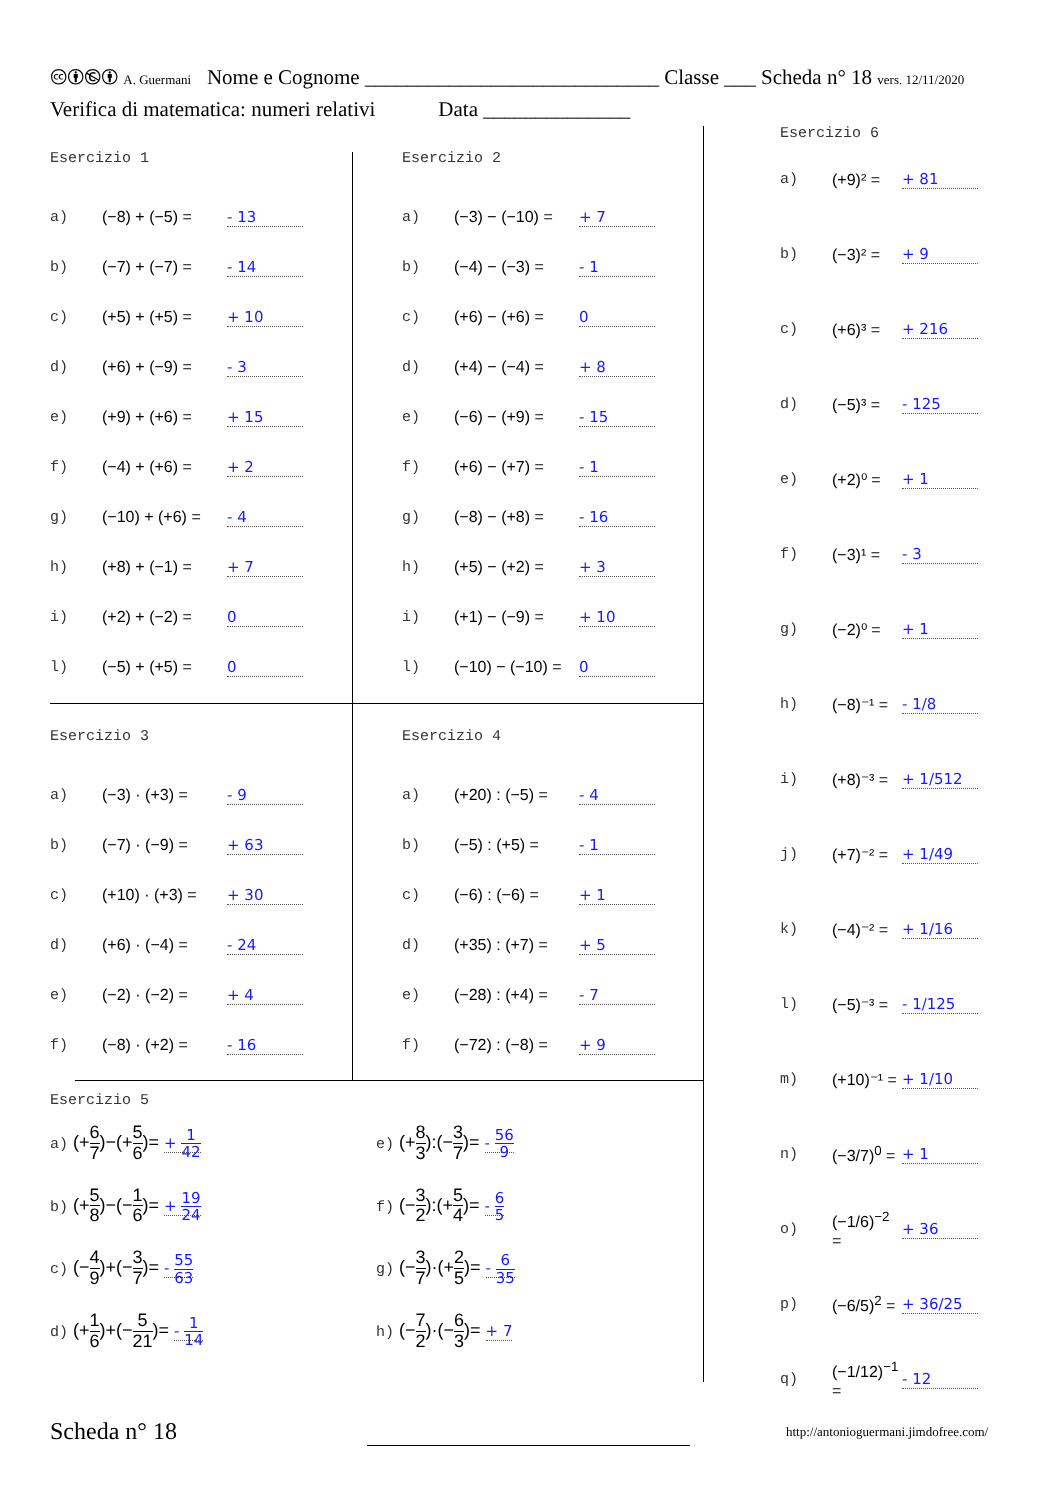🅭🅯🅮🅯 A. Guermani Nome e Cognome ____________________________ Classe ___ Scheda n° 18 vers. 12/11/2020
Verifica di matematica: numeri relativi Data ______________
Esercizio 1
a) (−8) + (−5) = - 13
b) (−7) + (−7) = - 14
c) (+5) + (+5) = + 10
d) (+6) + (−9) = - 3
e) (+9) + (+6) = + 15
f) (−4) + (+6) = + 2
g) (−10) + (+6) = - 4
h) (+8) + (−1) = + 7
i) (+2) + (−2) = 0
l) (−5) + (+5) = 0
Esercizio 2
a) (−3) − (−10) = + 7
b) (−4) − (−3) = - 1
c) (+6) − (+6) = 0
d) (+4) − (−4) = + 8
e) (−6) − (+9) = - 15
f) (+6) − (+7) = - 1
g) (−8) − (+8) = - 16
h) (+5) − (+2) = + 3
i) (+1) − (−9) = + 10
l) (−10) − (−10) = 0
Esercizio 3
a) (−3) · (+3) = - 9
b) (−7) · (−9) = + 63
c) (+10) · (+3) = + 30
d) (+6) · (−4) = - 24
e) (−2) · (−2) = + 4
f) (−8) · (+2) = - 16
Esercizio 4
a) (+20) : (−5) = - 4
b) (−5) : (+5) = - 1
c) (−6) : (−6) = + 1
d) (+35) : (+7) = + 5
e) (−28) : (+4) = - 7
f) (−72) : (−8) = + 9
Esercizio 5
a) (+6 7)−(+5 6)= + 1 42
e) (+8 3):(−3 7)= - 56 9
b) (+5 8)−(−1 6)= + 19 24
f) (−3 2):(+5 4)= - 6 5
c) (−4 9)+(−3 7)= - 55 63
g) (−3 7)·(+2 5)= - 6 35
d) (+1 6)+(−5 21)= - 1 14
h) (−7 2)·(−6 3)= + 7
Esercizio 6
a) (+9)² = + 81
b) (−3)² = + 9
c) (+6)³ = + 216
d) (−5)³ = - 125
e) (+2)⁰ = + 1
f) (−3)¹ = - 3
g) (−2)⁰ = + 1
h) (−8)⁻¹ = - 1/8
i) (+8)⁻³ = + 1/512
j) (+7)⁻² = + 1/49
k) (−4)⁻² = + 1/16
l) (−5)⁻³ = - 1/125
m) (+10)⁻¹ = + 1/10
n) (−3/7)<sup>0</sup> = + 1
o) (−1/6)<sup>−2</sup> = + 36
p) (−6/5)<sup>2</sup> = + 36/25
q) (−1/12)<sup>−1</sup> = - 12
Scheda n° 18
http://antonioguermani.jimdofree.com/